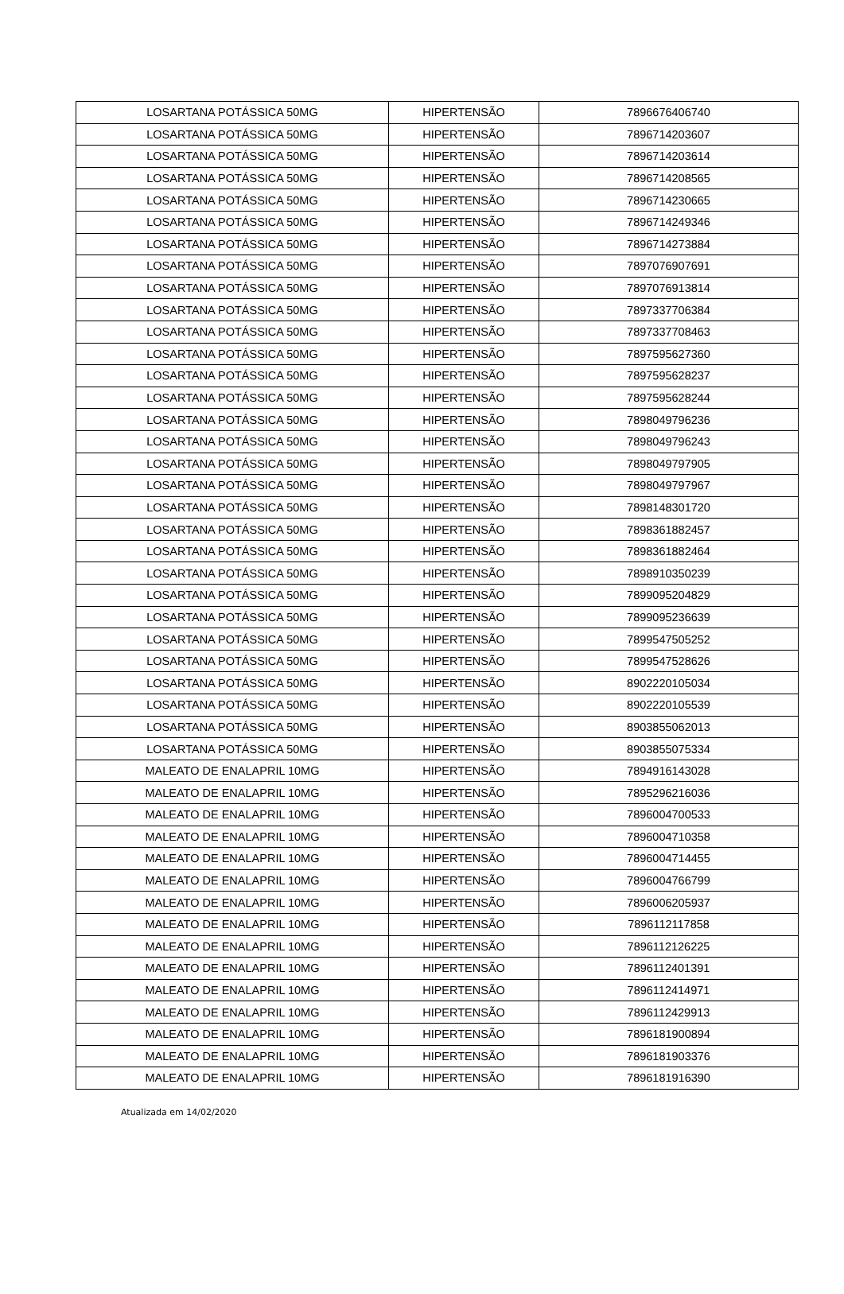| LOSARTANA POTÁSSICA 50MG | HIPERTENSÃO | 7896676406740 |
| LOSARTANA POTÁSSICA 50MG | HIPERTENSÃO | 7896714203607 |
| LOSARTANA POTÁSSICA 50MG | HIPERTENSÃO | 7896714203614 |
| LOSARTANA POTÁSSICA 50MG | HIPERTENSÃO | 7896714208565 |
| LOSARTANA POTÁSSICA 50MG | HIPERTENSÃO | 7896714230665 |
| LOSARTANA POTÁSSICA 50MG | HIPERTENSÃO | 7896714249346 |
| LOSARTANA POTÁSSICA 50MG | HIPERTENSÃO | 7896714273884 |
| LOSARTANA POTÁSSICA 50MG | HIPERTENSÃO | 7897076907691 |
| LOSARTANA POTÁSSICA 50MG | HIPERTENSÃO | 7897076913814 |
| LOSARTANA POTÁSSICA 50MG | HIPERTENSÃO | 7897337706384 |
| LOSARTANA POTÁSSICA 50MG | HIPERTENSÃO | 7897337708463 |
| LOSARTANA POTÁSSICA 50MG | HIPERTENSÃO | 7897595627360 |
| LOSARTANA POTÁSSICA 50MG | HIPERTENSÃO | 7897595628237 |
| LOSARTANA POTÁSSICA 50MG | HIPERTENSÃO | 7897595628244 |
| LOSARTANA POTÁSSICA 50MG | HIPERTENSÃO | 7898049796236 |
| LOSARTANA POTÁSSICA 50MG | HIPERTENSÃO | 7898049796243 |
| LOSARTANA POTÁSSICA 50MG | HIPERTENSÃO | 7898049797905 |
| LOSARTANA POTÁSSICA 50MG | HIPERTENSÃO | 7898049797967 |
| LOSARTANA POTÁSSICA 50MG | HIPERTENSÃO | 7898148301720 |
| LOSARTANA POTÁSSICA 50MG | HIPERTENSÃO | 7898361882457 |
| LOSARTANA POTÁSSICA 50MG | HIPERTENSÃO | 7898361882464 |
| LOSARTANA POTÁSSICA 50MG | HIPERTENSÃO | 7898910350239 |
| LOSARTANA POTÁSSICA 50MG | HIPERTENSÃO | 7899095204829 |
| LOSARTANA POTÁSSICA 50MG | HIPERTENSÃO | 7899095236639 |
| LOSARTANA POTÁSSICA 50MG | HIPERTENSÃO | 7899547505252 |
| LOSARTANA POTÁSSICA 50MG | HIPERTENSÃO | 7899547528626 |
| LOSARTANA POTÁSSICA 50MG | HIPERTENSÃO | 8902220105034 |
| LOSARTANA POTÁSSICA 50MG | HIPERTENSÃO | 8902220105539 |
| LOSARTANA POTÁSSICA 50MG | HIPERTENSÃO | 8903855062013 |
| LOSARTANA POTÁSSICA 50MG | HIPERTENSÃO | 8903855075334 |
| MALEATO DE ENALAPRIL 10MG | HIPERTENSÃO | 7894916143028 |
| MALEATO DE ENALAPRIL 10MG | HIPERTENSÃO | 7895296216036 |
| MALEATO DE ENALAPRIL 10MG | HIPERTENSÃO | 7896004700533 |
| MALEATO DE ENALAPRIL 10MG | HIPERTENSÃO | 7896004710358 |
| MALEATO DE ENALAPRIL 10MG | HIPERTENSÃO | 7896004714455 |
| MALEATO DE ENALAPRIL 10MG | HIPERTENSÃO | 7896004766799 |
| MALEATO DE ENALAPRIL 10MG | HIPERTENSÃO | 7896006205937 |
| MALEATO DE ENALAPRIL 10MG | HIPERTENSÃO | 7896112117858 |
| MALEATO DE ENALAPRIL 10MG | HIPERTENSÃO | 7896112126225 |
| MALEATO DE ENALAPRIL 10MG | HIPERTENSÃO | 7896112401391 |
| MALEATO DE ENALAPRIL 10MG | HIPERTENSÃO | 7896112414971 |
| MALEATO DE ENALAPRIL 10MG | HIPERTENSÃO | 7896112429913 |
| MALEATO DE ENALAPRIL 10MG | HIPERTENSÃO | 7896181900894 |
| MALEATO DE ENALAPRIL 10MG | HIPERTENSÃO | 7896181903376 |
| MALEATO DE ENALAPRIL 10MG | HIPERTENSÃO | 7896181916390 |
Atualizada em 14/02/2020